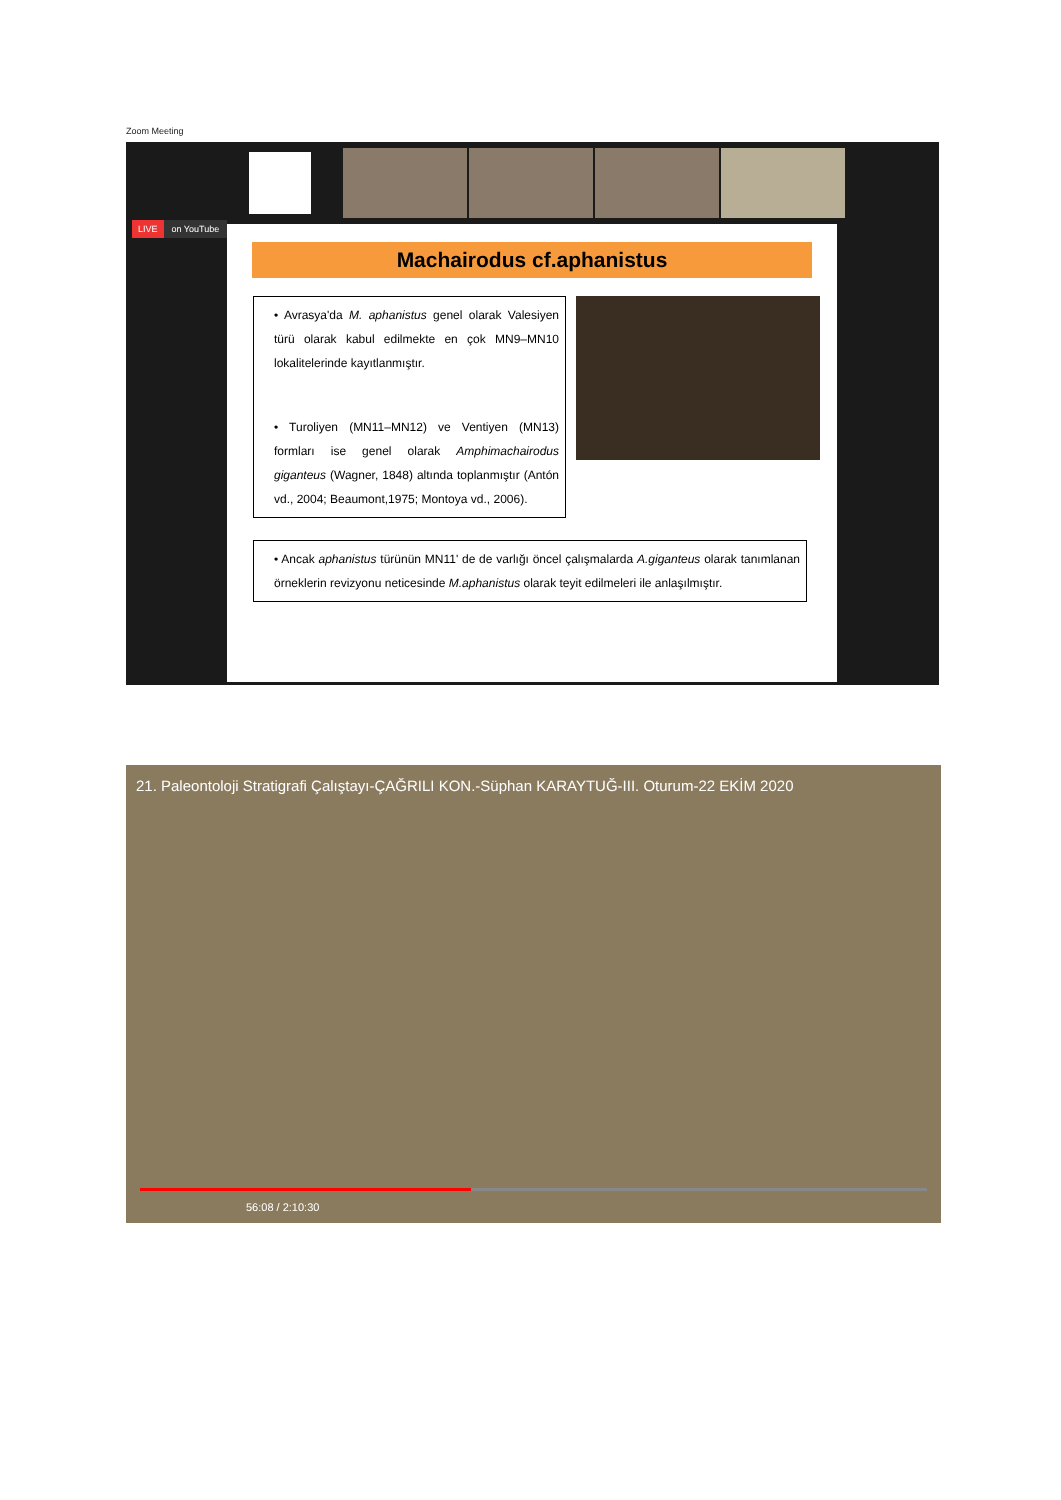Zoom Meeting
LIVE on YouTube
Machairodus cf.aphanistus
• Avrasya'da M. aphanistus genel olarak Valesiyen türü olarak kabul edilmekte en çok MN9–MN10 lokalitelerinde kayıtlanmıştır.
• Turoliyen (MN11–MN12) ve Ventiyen (MN13) formları ise genel olarak Amphimachairodus giganteus (Wagner, 1848) altında toplanmıştır (Antón vd., 2004; Beaumont,1975; Montoya vd., 2006).
• Ancak aphanistus türünün MN11' de de varlığı öncel çalışmalarda A.giganteus olarak tanımlanan örneklerin revizyonu neticesinde M.aphanistus olarak teyit edilmeleri ile anlaşılmıştır.
21. Paleontoloji Stratigrafi Çalıştayı-ÇAĞRILI KON.-Süphan KARAYTUĞ-III. Oturum-22 EKİM 2020
56:08 / 2:10:30